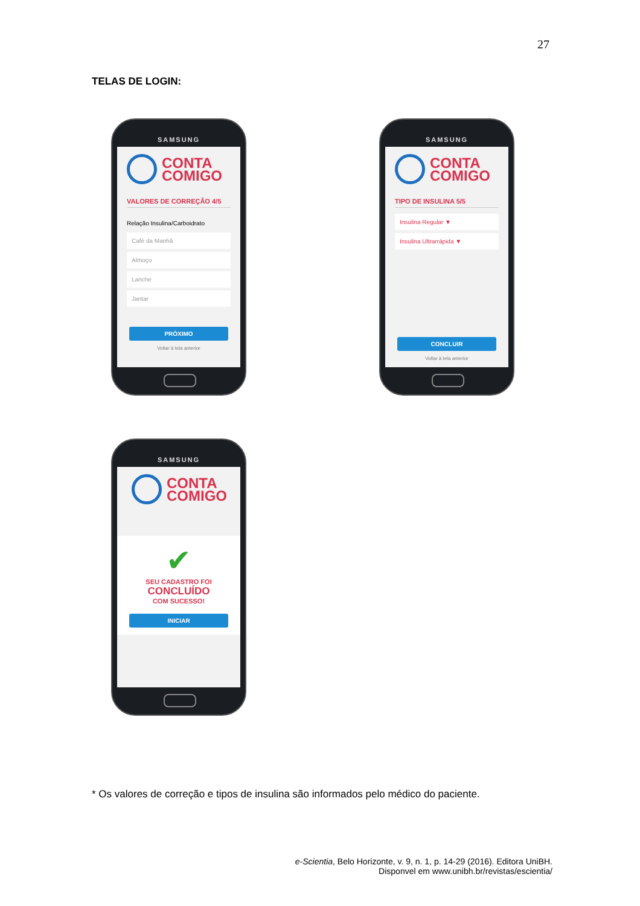27
TELAS DE LOGIN:
SAMSUNG
CONTA
COMIGO
VALORES DE CORREÇÃO 4/5
Relação Insulina/Carboidrato
Café da Manhã
Almoço
Lanche
Jantar
PRÓXIMO
Voltar à tela anterior
SAMSUNG
CONTA
COMIGO
TIPO DE INSULINA 5/5
Insulina Regular ▼
Insulina Ultrarrápida ▼
CONCLUIR
Voltar à tela anterior
SAMSUNG
CONTA
COMIGO
✔
SEU CADASTRO FOI
CONCLUÍDO
COM SUCESSO!
INICIAR
* Os valores de correção e tipos de insulina são informados pelo médico do paciente.
e-Scientia, Belo Horizonte, v. 9, n. 1, p. 14-29 (2016). Editora UniBH.
Disponvel em www.unibh.br/revistas/escientia/